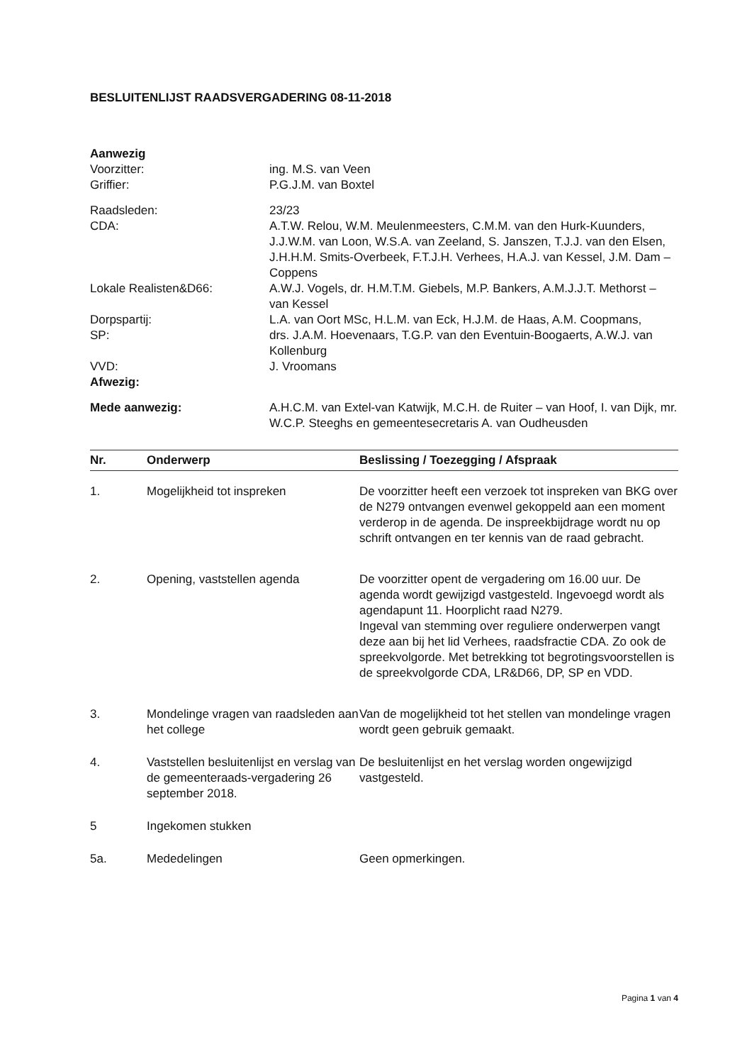BESLUITENLIJST RAADSVERGADERING 08-11-2018
| Aanwezig Voorzitter: Griffier: | ing. M.S. van Veen P.G.J.M. van Boxtel |
| Raadsleden: CDA: | 23/23 A.T.W. Relou, W.M. Meulenmeesters, C.M.M. van den Hurk-Kuunders, J.J.W.M. van Loon, W.S.A. van Zeeland, S. Janszen, T.J.J. van den Elsen, J.H.H.M. Smits-Overbeek, F.T.J.H. Verhees, H.A.J. van Kessel, J.M. Dam – Coppens |
| Lokale Realisten&D66: | A.W.J. Vogels, dr. H.M.T.M. Giebels, M.P. Bankers, A.M.J.J.T. Methorst – van Kessel |
| Dorpspartij: | L.A. van Oort MSc, H.L.M. van Eck, H.J.M. de Haas, A.M. Coopmans, |
| SP: | drs. J.A.M. Hoevenaars, T.G.P. van den Eventuin-Boogaerts, A.W.J. van Kollenburg |
| VVD: Afwezig: | J. Vroomans |
| Mede aanwezig: | A.H.C.M. van Extel-van Katwijk, M.C.H. de Ruiter – van Hoof, I. van Dijk, mr. W.C.P. Steeghs en gemeentesecretaris A. van Oudheusden |
| Nr. | Onderwerp | Beslissing / Toezegging / Afspraak |
| --- | --- | --- |
| 1. | Mogelijkheid tot inspreken | De voorzitter heeft een verzoek tot inspreken van BKG over de N279 ontvangen evenwel gekoppeld aan een moment verderop in de agenda. De inspreekbijdrage wordt nu op schrift ontvangen en ter kennis van de raad gebracht. |
| 2. | Opening, vaststellen agenda | De voorzitter opent de vergadering om 16.00 uur. De agenda wordt gewijzigd vastgesteld. Ingevoegd wordt als agendapunt 11. Hoorplicht raad N279. Ingeval van stemming over reguliere onderwerpen vangt deze aan bij het lid Verhees, raadsfractie CDA. Zo ook de spreekvolgorde. Met betrekking tot begrotingsvoorstellen is de spreekvolgorde CDA, LR&D66, DP, SP en VDD. |
| 3. | Mondelinge vragen van raadsleden aan het college | Van de mogelijkheid tot het stellen van mondelinge vragen wordt geen gebruik gemaakt. |
| 4. | Vaststellen besluitenlijst en verslag van de gemeenteraads-vergadering 26 september 2018. | De besluitenlijst en het verslag worden ongewijzigd vastgesteld. |
| 5 | Ingekomen stukken | |
| 5a. | Mededelingen | Geen opmerkingen. |
Pagina 1 van 4